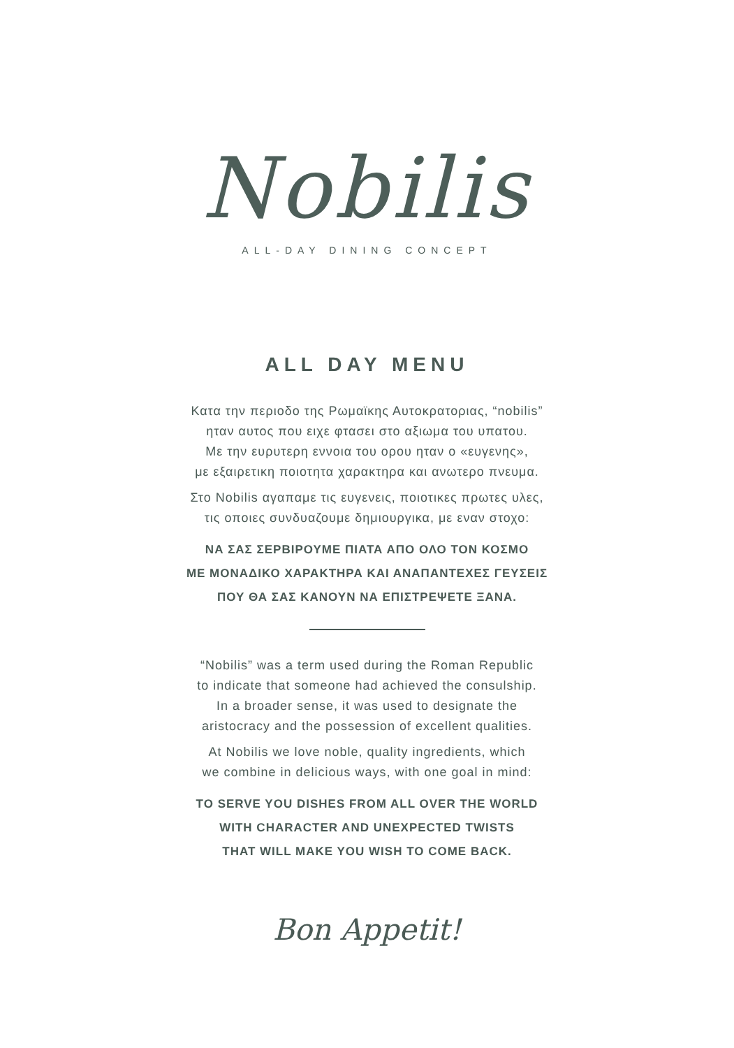Nobilis
ALL-DAY DINING CONCEPT
ALL DAY MENU
Κατα την περιοδο της Ρωμαϊκης Αυτοκρατοριας, “nobilis”
ηταν αυτος που ειχε φτασει στο αξιωμα του υπατου.
Με την ευρυτερη εννοια του ορου ηταν ο «ευγενης»,
με εξαιρετικη ποιοτητα χαρακτηρα και ανωτερο πνευμα.
Στο Nobilis αγαπαμε τις ευγενεις, ποιοτικες πρωτες υλες,
τις οποιες συνδυαζουμε δημιουργικα, με εναν στοχο:
ΝΑ ΣΑΣ ΣΕΡΒΙΡΟΥΜΕ ΠΙΑΤΑ ΑΠΟ ΟΛΟ ΤΟΝ ΚΟΣΜΟ
ΜΕ ΜΟΝΑΔΙΚΟ ΧΑΡΑΚΤΗΡΑ ΚΑΙ ΑΝΑΠΑΝΤΕΧΕΣ ΓΕΥΣΕΙΣ
ΠΟΥ ΘΑ ΣΑΣ ΚΑΝΟΥΝ ΝΑ ΕΠΙΣΤΡΕΨΕΤΕ ΞΑΝΑ.
“Nobilis” was a term used during the Roman Republic
to indicate that someone had achieved the consulship.
In a broader sense, it was used to designate the
aristocracy and the possession of excellent qualities.
At Nobilis we love noble, quality ingredients, which
we combine in delicious ways, with one goal in mind:
TO SERVE YOU DISHES FROM ALL OVER THE WORLD
WITH CHARACTER AND UNEXPECTED TWISTS
THAT WILL MAKE YOU WISH TO COME BACK.
Bon Appetit!